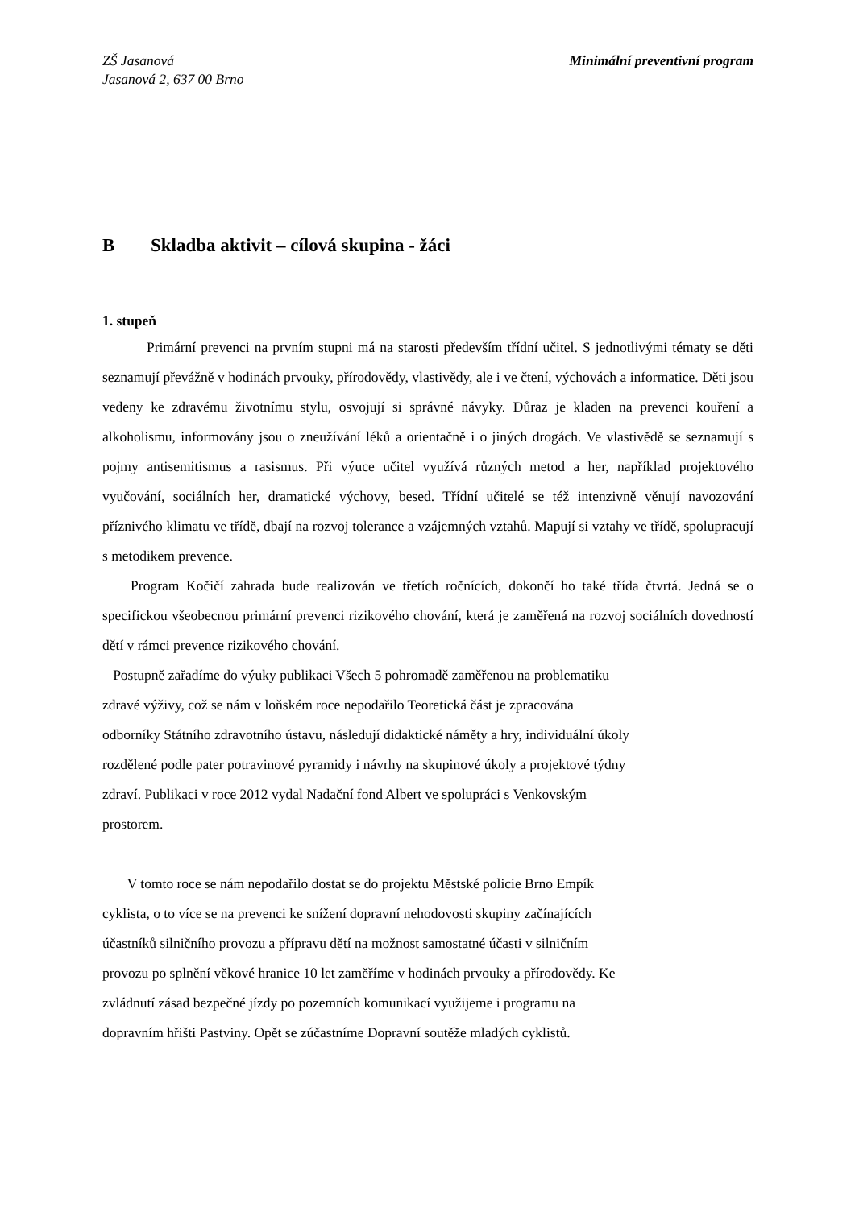ZŠ Jasanová
Jasanová 2, 637 00 Brno
Minimální preventivní program
B Skladba aktivit – cílová skupina - žáci
1. stupeň
Primární prevenci na prvním stupni má na starosti především třídní učitel. S jednotlivými tématy se děti seznamují převážně v hodinách prvouky, přírodovědy, vlastivědy, ale i ve čtení, výchovách a informatice. Děti jsou vedeny ke zdravému životnímu stylu, osvojují si správné návyky. Důraz je kladen na prevenci kouření a alkoholismu, informovány jsou o zneužívání léků a orientačně i o jiných drogách. Ve vlastivědě se seznamují s pojmy antisemitismus a rasismus. Při výuce učitel využívá různých metod a her, například projektového vyučování, sociálních her, dramatické výchovy, besed. Třídní učitelé se též intenzivně věnují navozování příznivého klimatu ve třídě, dbají na rozvoj tolerance a vzájemných vztahů. Mapují si vztahy ve třídě, spolupracují s metodikem prevence.
Program Kočičí zahrada bude realizován ve třetích ročnících, dokončí ho také třída čtvrtá. Jedná se o specifickou všeobecnou primární prevenci rizikového chování, která je zaměřená na rozvoj sociálních dovedností dětí v rámci prevence rizikového chování.
Postupně zařadíme do výuky publikaci Všech 5 pohromadě zaměřenou na problematiku
zdravé výživy, což se nám v loňském roce nepodařilo Teoretická část je zpracována
odborníky Státního zdravotního ústavu, následují didaktické náměty a hry, individuální úkoly
rozdělené podle pater potravinové pyramidy i návrhy na skupinové úkoly a projektové týdny
zdraví. Publikaci v roce 2012 vydal Nadační fond Albert ve spolupráci s Venkovským
prostorem.
V tomto roce se nám nepodařilo dostat se do projektu Městské policie Brno Empík
cyklista, o to více se na prevenci ke snížení dopravní nehodovosti skupiny začínajících
účastníků silničního provozu a přípravu dětí na možnost samostatné účasti v silničním
provozu po splnění věkové hranice 10 let zaměříme v hodinách prvouky a přírodovědy. Ke
zvládnutí zásad bezpečné jízdy po pozemních komunikací využijeme i programu na
dopravním hřišti Pastviny. Opět se zúčastníme Dopravní soutěže mladých cyklistů.